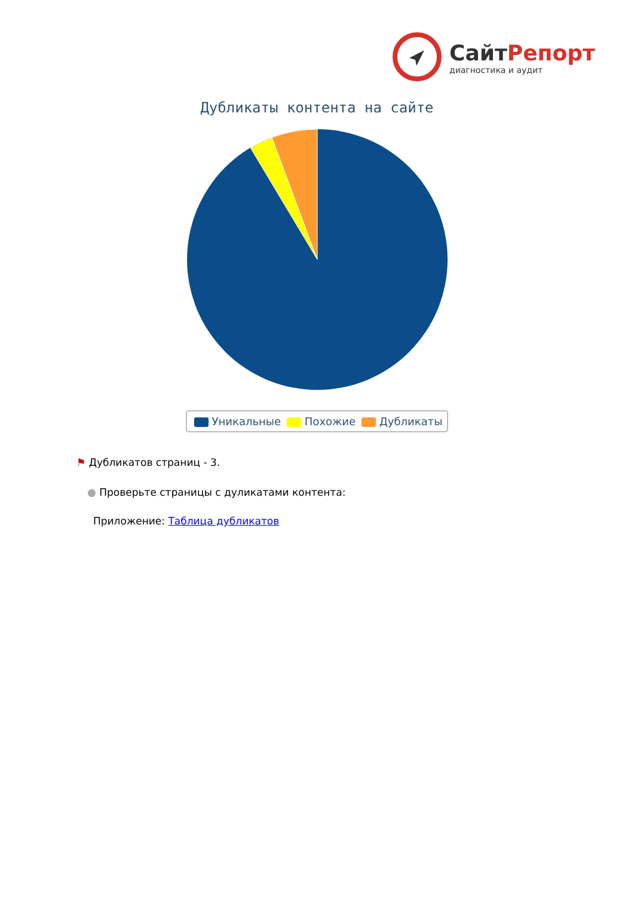СайтРепорт
диагностика и аудит
Дубликаты контента на сайте
Уникальные Похожие Дубликаты
⚑ Дубликатов страниц - 3.
● Проверьте страницы с дуликатами контента:
Приложение: Таблица дубликатов